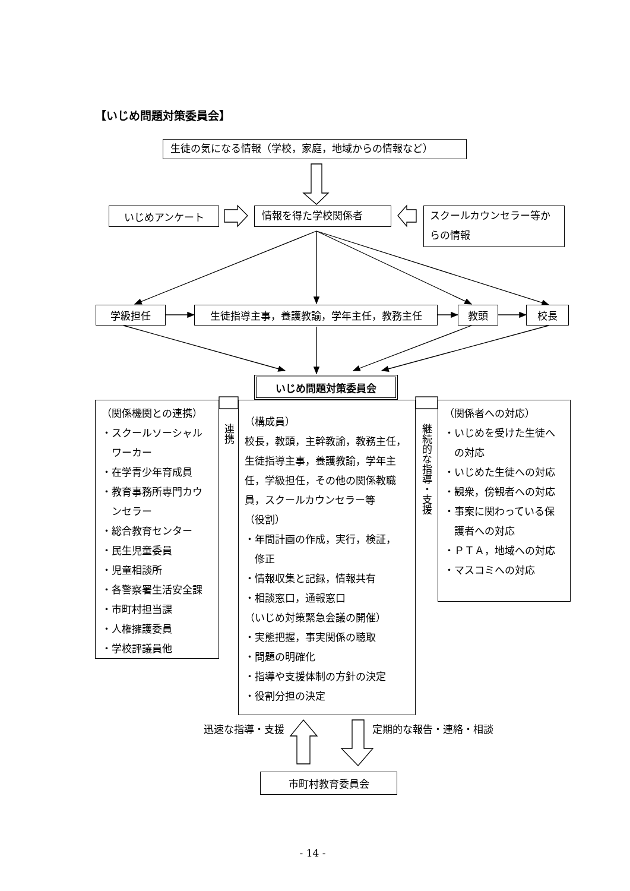【いじめ問題対策委員会】
生徒の気になる情報（学校，家庭，地域からの情報など）
いじめアンケート
情報を得た学校関係者
スクールカウンセラー等からの情報
学級担任 生徒指導主事，養護教諭，学年主任，教務主任 教頭 校長
いじめ問題対策委員会
（関係機関との連携）
・スクールソーシャル
　ワーカー
・在学青少年育成員
・教育事務所専門カウ
　ンセラー
・総合教育センター
・民生児童委員
・児童相談所
・各警察署生活安全課
・市町村担当課
・人権擁護委員
・学校評議員他
連携
（構成員）
校長，教頭，主幹教諭，教務主任，生徒指導主事，養護教諭，学年主任，学級担任，その他の関係教職員，スクールカウンセラー等
（役割）
・年間計画の作成，実行，検証，
　修正
・情報収集と記録，情報共有
・相談窓口，通報窓口
（いじめ対策緊急会議の開催）
・実態把握，事実関係の聴取
・問題の明確化
・指導や支援体制の方針の決定
・役割分担の決定
継続的な指導・支援
（関係者への対応）
・いじめを受けた生徒へ
　の対応
・いじめた生徒への対応
・観衆，傍観者への対応
・事案に関わっている保
　護者への対応
・ＰＴＡ，地域への対応
・マスコミへの対応
迅速な指導・支援 定期的な報告・連絡・相談
市町村教育委員会
- 14 -